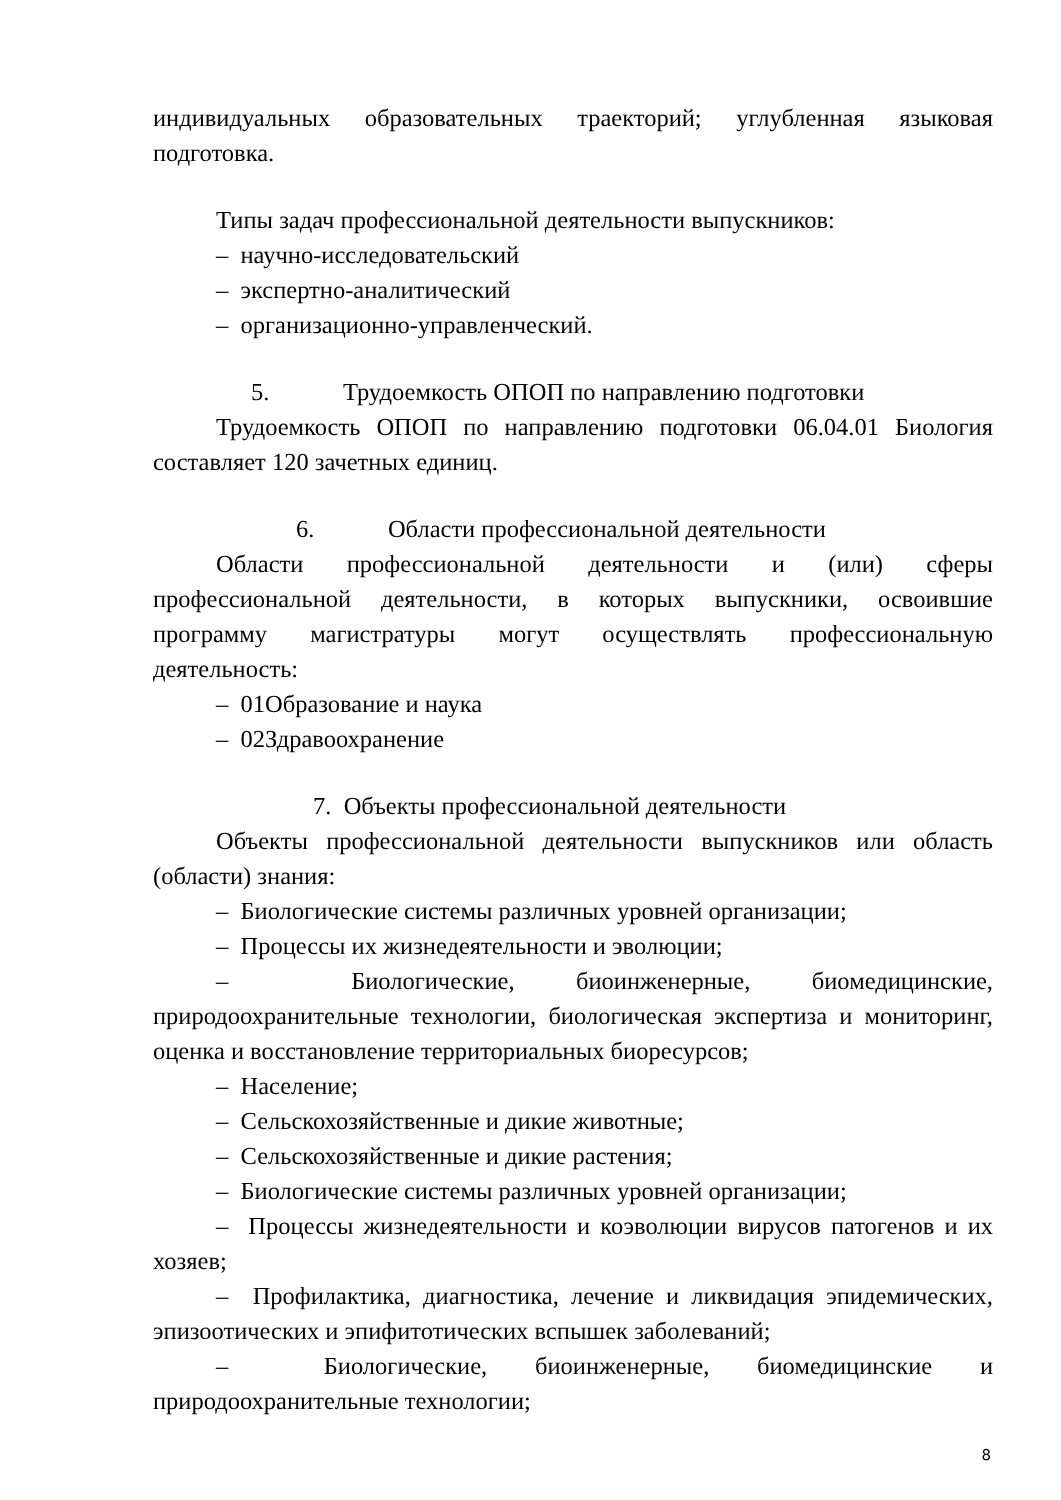индивидуальных образовательных траекторий; углубленная языковая
подготовка.
Типы задач профессиональной деятельности выпускников:
– научно-исследовательский
– экспертно-аналитический
– организационно-управленческий.
5. Трудоемкость ОПОП по направлению подготовки
Трудоемкость ОПОП по направлению подготовки 06.04.01 Биология составляет 120 зачетных единиц.
6. Области профессиональной деятельности
Области профессиональной деятельности и (или) сферы профессиональной деятельности, в которых выпускники, освоившие программу магистратуры могут осуществлять профессиональную деятельность:
– 01Образование и наука
– 02Здравоохранение
7. Объекты профессиональной деятельности
Объекты профессиональной деятельности выпускников или область (области) знания:
– Биологические системы различных уровней организации;
– Процессы их жизнедеятельности и эволюции;
– Биологические, биоинженерные, биомедицинские, природоохранительные технологии, биологическая экспертиза и мониторинг, оценка и восстановление территориальных биоресурсов;
– Население;
– Сельскохозяйственные и дикие животные;
– Сельскохозяйственные и дикие растения;
– Биологические системы различных уровней организации;
– Процессы жизнедеятельности и коэволюции вирусов патогенов и их хозяев;
– Профилактика, диагностика, лечение и ликвидация эпидемических, эпизоотических и эпифитотических вспышек заболеваний;
– Биологические, биоинженерные, биомедицинские и природоохранительные технологии;
8